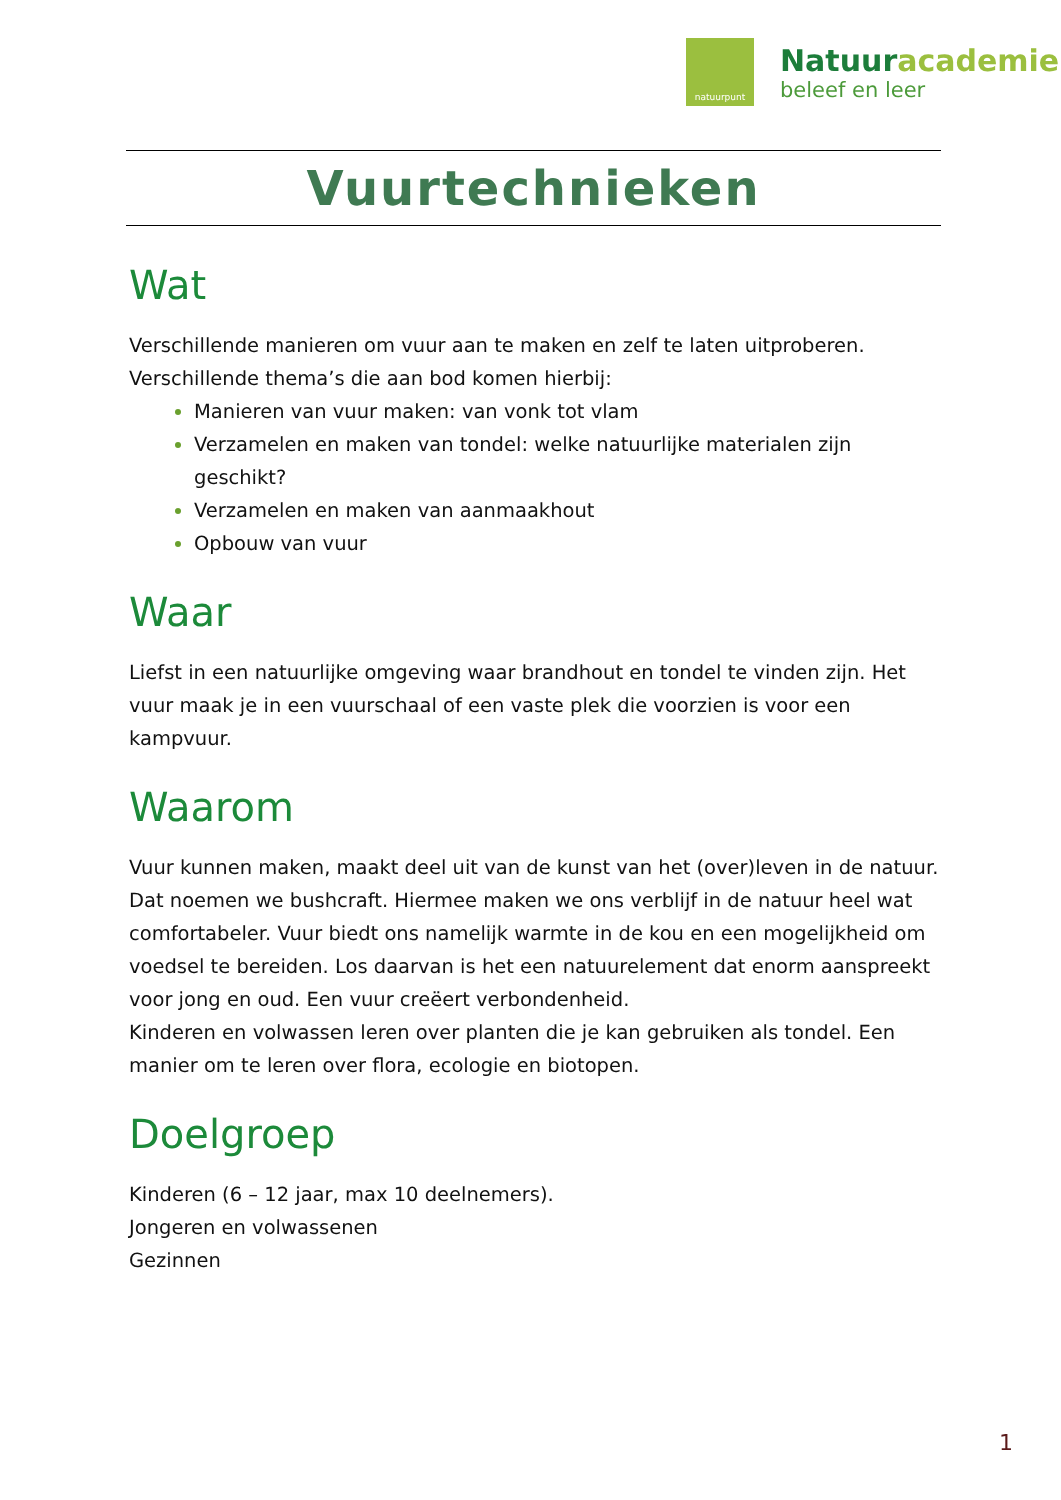natuurpunt
Natuuracademie
beleef en leer
Vuurtechnieken
Wat
Verschillende manieren om vuur aan te maken en zelf te laten uitproberen.
Verschillende thema’s die aan bod komen hierbij:
Manieren van vuur maken: van vonk tot vlam
Verzamelen en maken van tondel: welke natuurlijke materialen zijn geschikt?
Verzamelen en maken van aanmaakhout
Opbouw van vuur
Waar
Liefst in een natuurlijke omgeving waar brandhout en tondel te vinden zijn. Het vuur maak je in een vuurschaal of een vaste plek die voorzien is voor een kampvuur.
Waarom
Vuur kunnen maken, maakt deel uit van de kunst van het (over)leven in de natuur. Dat noemen we bushcraft. Hiermee maken we ons verblijf in de natuur heel wat comfortabeler. Vuur biedt ons namelijk warmte in de kou en een mogelijkheid om voedsel te bereiden. Los daarvan is het een natuurelement dat enorm aanspreekt voor jong en oud. Een vuur creëert verbondenheid.
Kinderen en volwassen leren over planten die je kan gebruiken als tondel. Een manier om te leren over flora, ecologie en biotopen.
Doelgroep
Kinderen (6 – 12 jaar, max 10 deelnemers).
Jongeren en volwassenen
Gezinnen
1